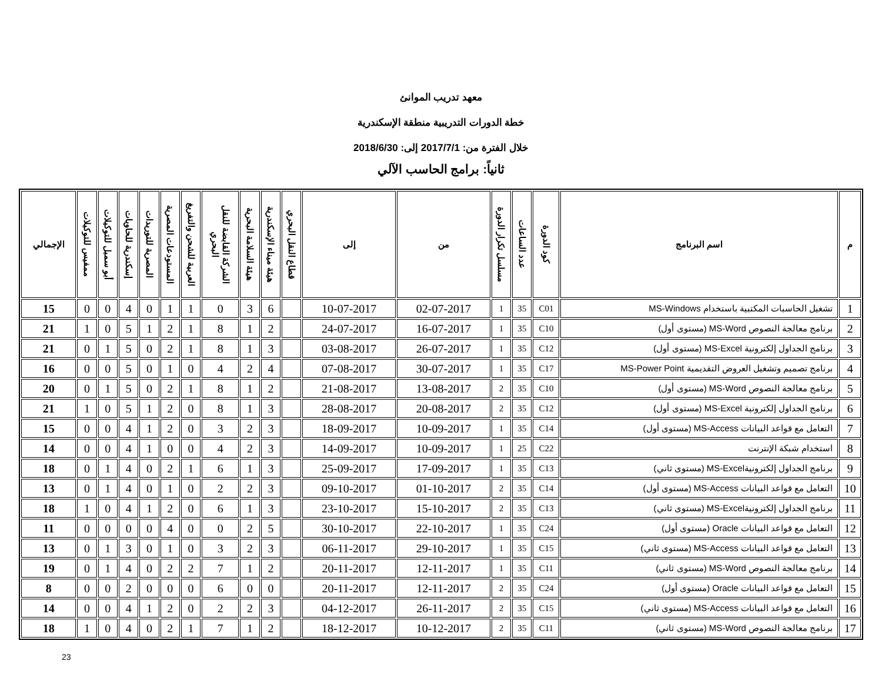معهد تدريب الموانئ
خطة الدورات التدريبية منطقة الإسكندرية
خلال الفترة من: 2017/7/1 إلى: 2018/6/30
ثانياً: برامج الحاسب الآلي
| م | اسم البرنامج | كود الدورة | عدد الساعات | مسلسل تكرار الدورة | من | إلى | قطاع النقل البحري | هيئة ميناء الإسكندرية | هيئة السلامة البحرية | الشركة القابضة للنقل البحري | العربية للشحن والتفريغ | المستودعات المصرية | المصرية للتوريدات | إسكندرية للحاويات | أبو سمبل للتوكيلات | ممفيس للتوكيلات | الإجمالي |
| --- | --- | --- | --- | --- | --- | --- | --- | --- | --- | --- | --- | --- | --- | --- | --- | --- | --- |
| 1 | تشغيل الحاسبات المكتبية باستخدام MS-Windows | C01 | 35 | 1 | 02-07-2017 | 10-07-2017 | | 6 | 3 | 0 | 1 | 1 | 0 | 4 | 0 | 0 | 15 |
| 2 | برنامج معالجة النصوص MS-Word (مستوى أول) | C10 | 35 | 1 | 16-07-2017 | 24-07-2017 | | 2 | 1 | 8 | 1 | 2 | 1 | 5 | 0 | 1 | 21 |
| 3 | برنامج الجداول إلكترونية MS-Excel (مستوى أول) | C12 | 35 | 1 | 26-07-2017 | 03-08-2017 | | 3 | 1 | 8 | 1 | 2 | 0 | 5 | 1 | 0 | 21 |
| 4 | برنامج تصميم وتشغيل العروض التقديمية MS-Power Point | C17 | 35 | 1 | 30-07-2017 | 07-08-2017 | | 4 | 2 | 4 | 0 | 1 | 0 | 5 | 0 | 0 | 16 |
| 5 | برنامج معالجة النصوص MS-Word (مستوى أول) | C10 | 35 | 2 | 13-08-2017 | 21-08-2017 | | 2 | 1 | 8 | 1 | 2 | 0 | 5 | 1 | 0 | 20 |
| 6 | برنامج الجداول إلكترونية MS-Excel (مستوى أول) | C12 | 35 | 2 | 20-08-2017 | 28-08-2017 | | 3 | 1 | 8 | 0 | 2 | 1 | 5 | 0 | 1 | 21 |
| 7 | التعامل مع قواعد البيانات MS-Access (مستوى أول) | C14 | 35 | 1 | 10-09-2017 | 18-09-2017 | | 3 | 2 | 3 | 0 | 2 | 1 | 4 | 0 | 0 | 15 |
| 8 | استخدام شبكة الإنترنت | C22 | 25 | 1 | 10-09-2017 | 14-09-2017 | | 3 | 2 | 4 | 0 | 0 | 1 | 4 | 0 | 0 | 14 |
| 9 | برنامج الجداول إلكترونيةMS-Excel (مستوى ثاني) | C13 | 35 | 1 | 17-09-2017 | 25-09-2017 | | 3 | 1 | 6 | 1 | 2 | 0 | 4 | 1 | 0 | 18 |
| 10 | التعامل مع قواعد البيانات MS-Access (مستوى أول) | C14 | 35 | 2 | 01-10-2017 | 09-10-2017 | | 3 | 2 | 2 | 0 | 1 | 0 | 4 | 1 | 0 | 13 |
| 11 | برنامج الجداول إلكترونيةMS-Excel (مستوى ثاني) | C13 | 35 | 2 | 15-10-2017 | 23-10-2017 | | 3 | 1 | 6 | 0 | 2 | 1 | 4 | 0 | 1 | 18 |
| 12 | التعامل مع قواعد البيانات Oracle (مستوى أول) | C24 | 35 | 1 | 22-10-2017 | 30-10-2017 | | 5 | 2 | 0 | 0 | 4 | 0 | 0 | 0 | 0 | 11 |
| 13 | التعامل مع قواعد البيانات MS-Access (مستوى ثاني) | C15 | 35 | 1 | 29-10-2017 | 06-11-2017 | | 3 | 2 | 3 | 0 | 1 | 0 | 3 | 1 | 0 | 13 |
| 14 | برنامج معالجة النصوص MS-Word (مستوى ثاني) | C11 | 35 | 1 | 12-11-2017 | 20-11-2017 | | 2 | 1 | 7 | 2 | 2 | 0 | 4 | 1 | 0 | 19 |
| 15 | التعامل مع قواعد البيانات Oracle (مستوى أول) | C24 | 35 | 2 | 12-11-2017 | 20-11-2017 | | 0 | 0 | 6 | 0 | 0 | 0 | 2 | 0 | 0 | 8 |
| 16 | التعامل مع قواعد البيانات MS-Access (مستوى ثاني) | C15 | 35 | 2 | 26-11-2017 | 04-12-2017 | | 3 | 2 | 2 | 0 | 2 | 1 | 4 | 0 | 0 | 14 |
| 17 | برنامج معالجة النصوص MS-Word (مستوى ثاني) | C11 | 35 | 2 | 10-12-2017 | 18-12-2017 | | 2 | 1 | 7 | 1 | 2 | 0 | 4 | 0 | 1 | 18 |
23